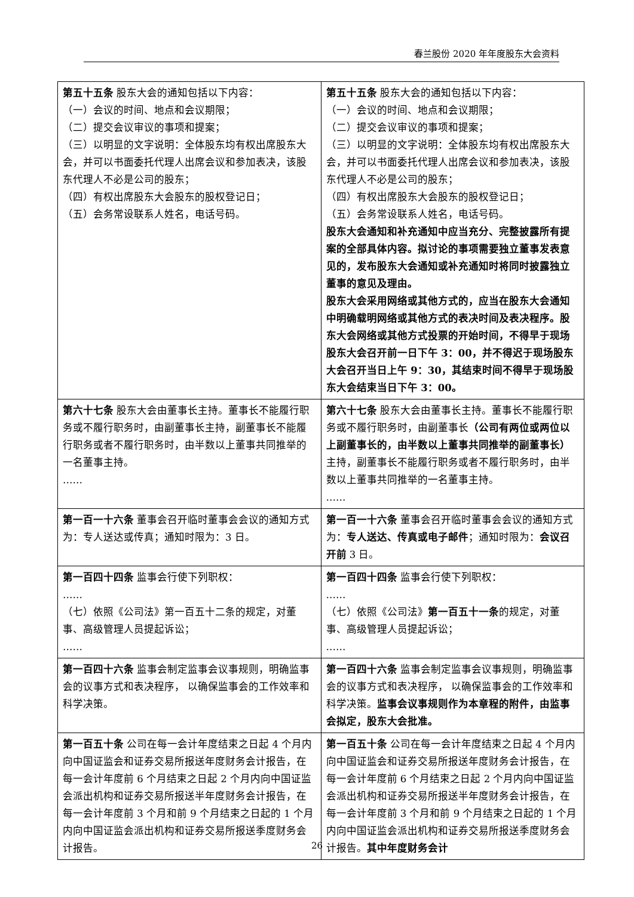春兰股份 2020 年年度股东大会资料
| 第五十五条 股东大会的通知包括以下内容： （一）会议的时间、地点和会议期限； （二）提交会议审议的事项和提案； （三）以明显的文字说明：全体股东均有权出席股东大会，并可以书面委托代理人出席会议和参加表决，该股东代理人不必是公司的股东； （四）有权出席股东大会股东的股权登记日； （五）会务常设联系人姓名，电话号码。 | 第五十五条 股东大会的通知包括以下内容： （一）会议的时间、地点和会议期限； （二）提交会议审议的事项和提案； （三）以明显的文字说明：全体股东均有权出席股东大会，并可以书面委托代理人出席会议和参加表决，该股东代理人不必是公司的股东； （四）有权出席股东大会股东的股权登记日； （五）会务常设联系人姓名，电话号码。 股东大会通知和补充通知中应当充分、完整披露所有提案的全部具体内容。拟讨论的事项需要独立董事发表意见的，发布股东大会通知或补充通知时将同时披露独立董事的意见及理由。 股东大会采用网络或其他方式的，应当在股东大会通知中明确载明网络或其他方式的表决时间及表决程序。股东大会网络或其他方式投票的开始时间，不得早于现场股东大会召开前一日下午 3：00，并不得迟于现场股东大会召开当日上午 9：30，其结束时间不得早于现场股东大会结束当日下午 3：00。 |
| 第六十七条 股东大会由董事长主持。董事长不能履行职务或不履行职务时，由副董事长主持，副董事长不能履行职务或者不履行职务时，由半数以上董事共同推举的一名董事主持。 …… | 第六十七条 股东大会由董事长主持。董事长不能履行职务或不履行职务时，由副董事长 （公司有两位或两位以上副董事长的，由半数以上董事共同推举的副董事长） 主持，副董事长不能履行职务或者不履行职务时，由半数以上董事共同推举的一名董事主持。 …… |
| 第一百一十六条 董事会召开临时董事会会议的通知方式为：专人送达或传真；通知时限为：3 日。 | 第一百一十六条 董事会召开临时董事会会议的通知方式为： 专人送达、传真或电子邮件 ；通知时限为： 会议召开前 3 日。 |
| 第一百四十四条 监事会行使下列职权： …… （七）依照《公司法》第一百五十二条的规定，对董事、高级管理人员提起诉讼； …… | 第一百四十四条 监事会行使下列职权： …… （七）依照《公司法》 第一百五十一条 的规定，对董事、高级管理人员提起诉讼； …… |
| 第一百四十六条 监事会制定监事会议事规则，明确监事会的议事方式和表决程序， 以确保监事会的工作效率和科学决策。 | 第一百四十六条 监事会制定监事会议事规则，明确监事会的议事方式和表决程序， 以确保监事会的工作效率和科学决策。 监事会议事规则作为本章程的附件，由监事会拟定，股东大会批准。 |
| 第一百五十条 公司在每一会计年度结束之日起 4 个月内向中国证监会和证券交易所报送年度财务会计报告，在每一会计年度前 6 个月结束之日起 2 个月内向中国证监会派出机构和证券交易所报送半年度财务会计报告，在每一会计年度前 3 个月和前 9 个月结束之日起的 1 个月内向中国证监会派出机构和证券交易所报送季度财务会计报告。 | 第一百五十条 公司在每一会计年度结束之日起 4 个月内向中国证监会和证券交易所报送年度财务会计报告，在每一会计年度前 6 个月结束之日起 2 个月内向中国证监会派出机构和证券交易所报送半年度财务会计报告，在每一会计年度前 3 个月和前 9 个月结束之日起的 1 个月内向中国证监会派出机构和证券交易所报送季度财务会计报告。 其中年度财务会计 |
26